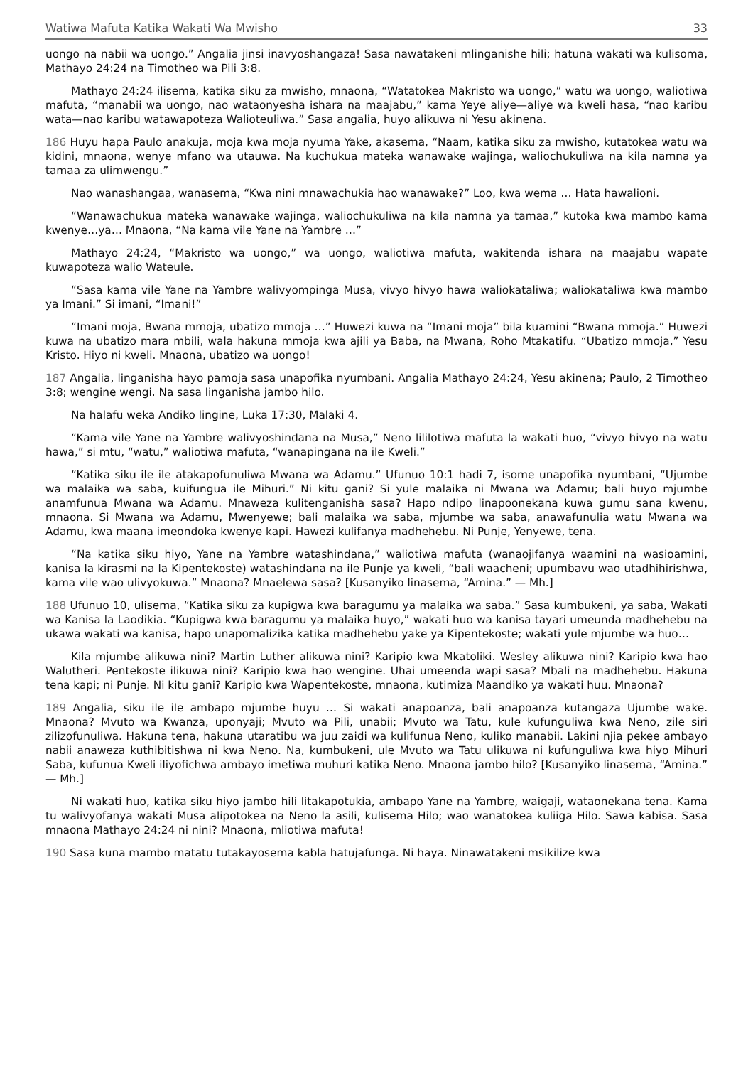Watiwa Mafuta Katika Wakati Wa Mwisho 33
uongo na nabii wa uongo.” Angalia jinsi inavyoshangaza! Sasa nawatakeni mlinganishe hili; hatuna wakati wa kulisoma, Mathayo 24:24 na Timotheo wa Pili 3:8.
Mathayo 24:24 ilisema, katika siku za mwisho, mnaona, “Watatokea Makristo wa uongo,” watu wa uongo, waliotiwa mafuta, “manabii wa uongo, nao wataonyesha ishara na maajabu,” kama Yeye aliye—aliye wa kweli hasa, “nao karibu wata—nao karibu watawapoteza Walioteuliwa.” Sasa angalia, huyo alikuwa ni Yesu akinena.
186 Huyu hapa Paulo anakuja, moja kwa moja nyuma Yake, akasema, “Naam, katika siku za mwisho, kutatokea watu wa kidini, mnaona, wenye mfano wa utauwa. Na kuchukua mateka wanawake wajinga, waliochukuliwa na kila namna ya tamaa za ulimwengu.”
Nao wanashangaa, wanasema, “Kwa nini mnawachukia hao wanawake?” Loo, kwa wema … Hata hawalioni.
“Wanawachukua mateka wanawake wajinga, waliochukuliwa na kila namna ya tamaa,” kutoka kwa mambo kama kwenye…ya… Mnaona, “Na kama vile Yane na Yambre …”
Mathayo 24:24, “Makristo wa uongo,” wa uongo, waliotiwa mafuta, wakitenda ishara na maajabu wapate kuwapoteza walio Wateule.
“Sasa kama vile Yane na Yambre walivyompinga Musa, vivyo hivyo hawa waliokataliwa; waliokataliwa kwa mambo ya Imani.” Si imani, “Imani!”
“Imani moja, Bwana mmoja, ubatizo mmoja …” Huwezi kuwa na “Imani moja” bila kuamini “Bwana mmoja.” Huwezi kuwa na ubatizo mara mbili, wala hakuna mmoja kwa ajili ya Baba, na Mwana, Roho Mtakatifu. “Ubatizo mmoja,” Yesu Kristo. Hiyo ni kweli. Mnaona, ubatizo wa uongo!
187 Angalia, linganisha hayo pamoja sasa unapofika nyumbani. Angalia Mathayo 24:24, Yesu akinena; Paulo, 2 Timotheo 3:8; wengine wengi. Na sasa linganisha jambo hilo.
Na halafu weka Andiko lingine, Luka 17:30, Malaki 4.
“Kama vile Yane na Yambre walivyoshindana na Musa,” Neno lililotiwa mafuta la wakati huo, “vivyo hivyo na watu hawa,” si mtu, “watu,” waliotiwa mafuta, “wanapingana na ile Kweli.”
“Katika siku ile ile atakapofunuliwa Mwana wa Adamu.” Ufunuo 10:1 hadi 7, isome unapofika nyumbani, “Ujumbe wa malaika wa saba, kuifungua ile Mihuri.” Ni kitu gani? Si yule malaika ni Mwana wa Adamu; bali huyo mjumbe anamfunua Mwana wa Adamu. Mnaweza kulitenganisha sasa? Hapo ndipo linapoonekana kuwa gumu sana kwenu, mnaona. Si Mwana wa Adamu, Mwenyewe; bali malaika wa saba, mjumbe wa saba, anawafunulia watu Mwana wa Adamu, kwa maana imeondoka kwenye kapi. Hawezi kulifanya madhehebu. Ni Punje, Yenyewe, tena.
“Na katika siku hiyo, Yane na Yambre watashindana,” waliotiwa mafuta (wanaojifanya waamini na wasioamini, kanisa la kirasmi na la Kipentekoste) watashindana na ile Punje ya kweli, “bali waacheni; upumbavu wao utadhihirishwa, kama vile wao ulivyokuwa.” Mnaona? Mnaelewa sasa? [Kusanyiko linasema, “Amina.” — Mh.]
188 Ufunuo 10, ulisema, “Katika siku za kupigwa kwa baragumu ya malaika wa saba.” Sasa kumbukeni, ya saba, Wakati wa Kanisa la Laodikia. “Kupigwa kwa baragumu ya malaika huyo,” wakati huo wa kanisa tayari umeunda madhehebu na ukawa wakati wa kanisa, hapo unapomalizika katika madhehebu yake ya Kipentekoste; wakati yule mjumbe wa huo…
Kila mjumbe alikuwa nini? Martin Luther alikuwa nini? Karipio kwa Mkatoliki. Wesley alikuwa nini? Karipio kwa hao Walutheri. Pentekoste ilikuwa nini? Karipio kwa hao wengine. Uhai umeenda wapi sasa? Mbali na madhehebu. Hakuna tena kapi; ni Punje. Ni kitu gani? Karipio kwa Wapentekoste, mnaona, kutimiza Maandiko ya wakati huu. Mnaona?
189 Angalia, siku ile ile ambapo mjumbe huyu … Si wakati anapoanza, bali anapoanza kutangaza Ujumbe wake. Mnaona? Mvuto wa Kwanza, uponyaji; Mvuto wa Pili, unabii; Mvuto wa Tatu, kule kufunguliwa kwa Neno, zile siri zilizofunuliwa. Hakuna tena, hakuna utaratibu wa juu zaidi wa kulifunua Neno, kuliko manabii. Lakini njia pekee ambayo nabii anaweza kuthibitishwa ni kwa Neno. Na, kumbukeni, ule Mvuto wa Tatu ulikuwa ni kufunguliwa kwa hiyo Mihuri Saba, kufunua Kweli iliyofichwa ambayo imetiwa muhuri katika Neno. Mnaona jambo hilo? [Kusanyiko linasema, “Amina.” — Mh.]
Ni wakati huo, katika siku hiyo jambo hili litakapotukia, ambapo Yane na Yambre, waigaji, wataonekana tena. Kama tu walivyofanya wakati Musa alipotokea na Neno la asili, kulisema Hilo; wao wanatokea kuliiga Hilo. Sawa kabisa. Sasa mnaona Mathayo 24:24 ni nini? Mnaona, mliotiwa mafuta!
190 Sasa kuna mambo matatu tutakayosema kabla hatujafunga. Ni haya. Ninawatakeni msikilize kwa